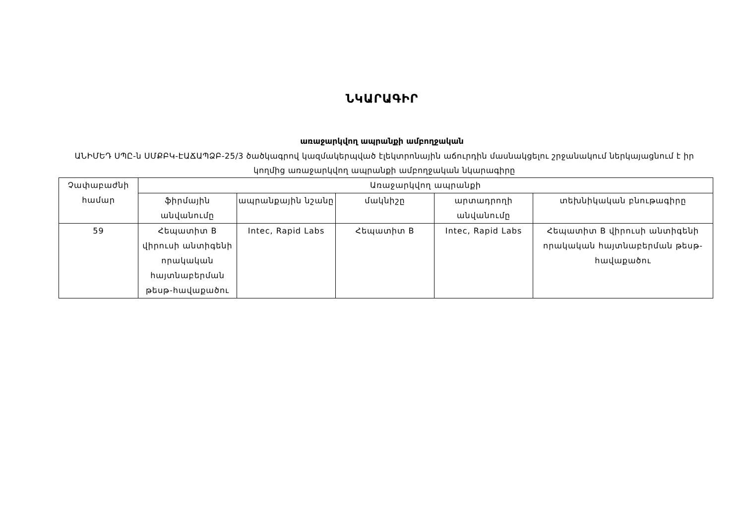ՆԿԱՐԱԳԻՐ
առաջարկվող ապրանքի ամբողջական
ԱՆԻՄԵԴ ՍՊԸ-ն ՍՄՔԲԿ-ԷԱՃԱՊՁԲ-25/3 ծածկագրով կազմակերպված էլեկտրոնային աճուրդին մասնակցելու շրջանակում ներկայացնում է իր կողմից առաջարկվող ապրանքի ամբողջական նկարագիրը
| Չափաբաժնի համար | Առաջարկվող ապրանքի | | | | |
| --- | --- | --- | --- | --- | --- |
| | ֆիրմային անվանումը | ապրանքային նշանը | մակնիշը | արտադրողի անվանումը | տեխնիկական բնութագիրը |
| 59 | Հեպատիտ B վիրուսի անտիգենի որակական հայտնաբերման թեսթ-հավաքածու | Intec, Rapid Labs | Հեպատիտ B | Intec, Rapid Labs | Հեպատիտ B վիրուսի անտիգենի որակական հայտնաբերման թեսթ-հավաքածու |